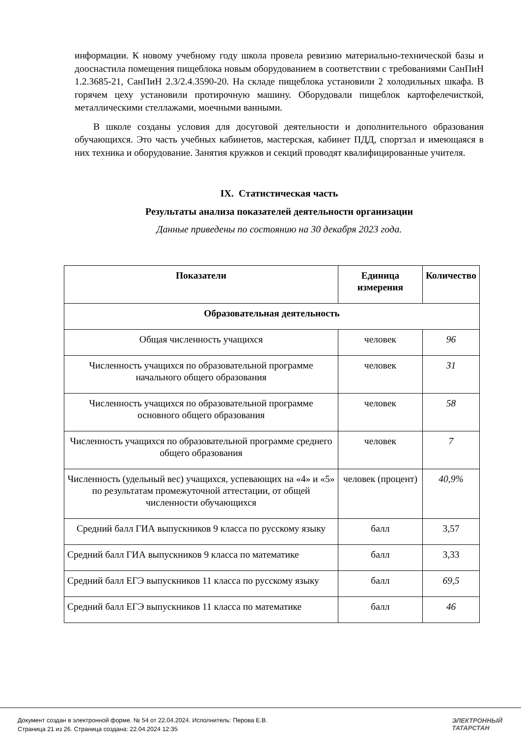информации. К новому учебному году школа провела ревизию материально-технической базы и дооснастила помещения пищеблока новым оборудованием в соответствии с требованиями СанПиН 1.2.3685-21, СанПиН 2.3/2.4.3590-20. На складе пищеблока установили 2 холодильных шкафа. В горячем цеху установили протирочную машину. Оборудовали пищеблок картофелечисткой, металлическими стеллажами, моечными ванными.
В школе созданы условия для досуговой деятельности и дополнительного образования обучающихся. Это часть учебных кабинетов, мастерская, кабинет ПДД, спортзал и имеющаяся в них техника и оборудование. Занятия кружков и секций проводят квалифицированные учителя.
IX. Статистическая часть
Результаты анализа показателей деятельности организации
Данные приведены по состоянию на 30 декабря 2023 года.
| Показатели | Единица измерения | Количество |
| --- | --- | --- |
| Образовательная деятельность | | |
| Общая численность учащихся | человек | 96 |
| Численность учащихся по образовательной программе начального общего образования | человек | 31 |
| Численность учащихся по образовательной программе основного общего образования | человек | 58 |
| Численность учащихся по образовательной программе среднего общего образования | человек | 7 |
| Численность (удельный вес) учащихся, успевающих на «4» и «5» по результатам промежуточной аттестации, от общей численности обучающихся | человек (процент) | 40,9% |
| Средний балл ГИА выпускников 9 класса по русскому языку | балл | 3,57 |
| Средний балл ГИА выпускников 9 класса по математике | балл | 3,33 |
| Средний балл ЕГЭ выпускников 11 класса по русскому языку | балл | 69,5 |
| Средний балл ЕГЭ выпускников 11 класса по математике | балл | 46 |
Документ создан в электронной форме. № 54 от 22.04.2024. Исполнитель: Перова Е.В.
Страница 21 из 26. Страница создана: 22.04.2024 12:35
ЭЛЕКТРОННЫЙ
ТАТАРСТАН